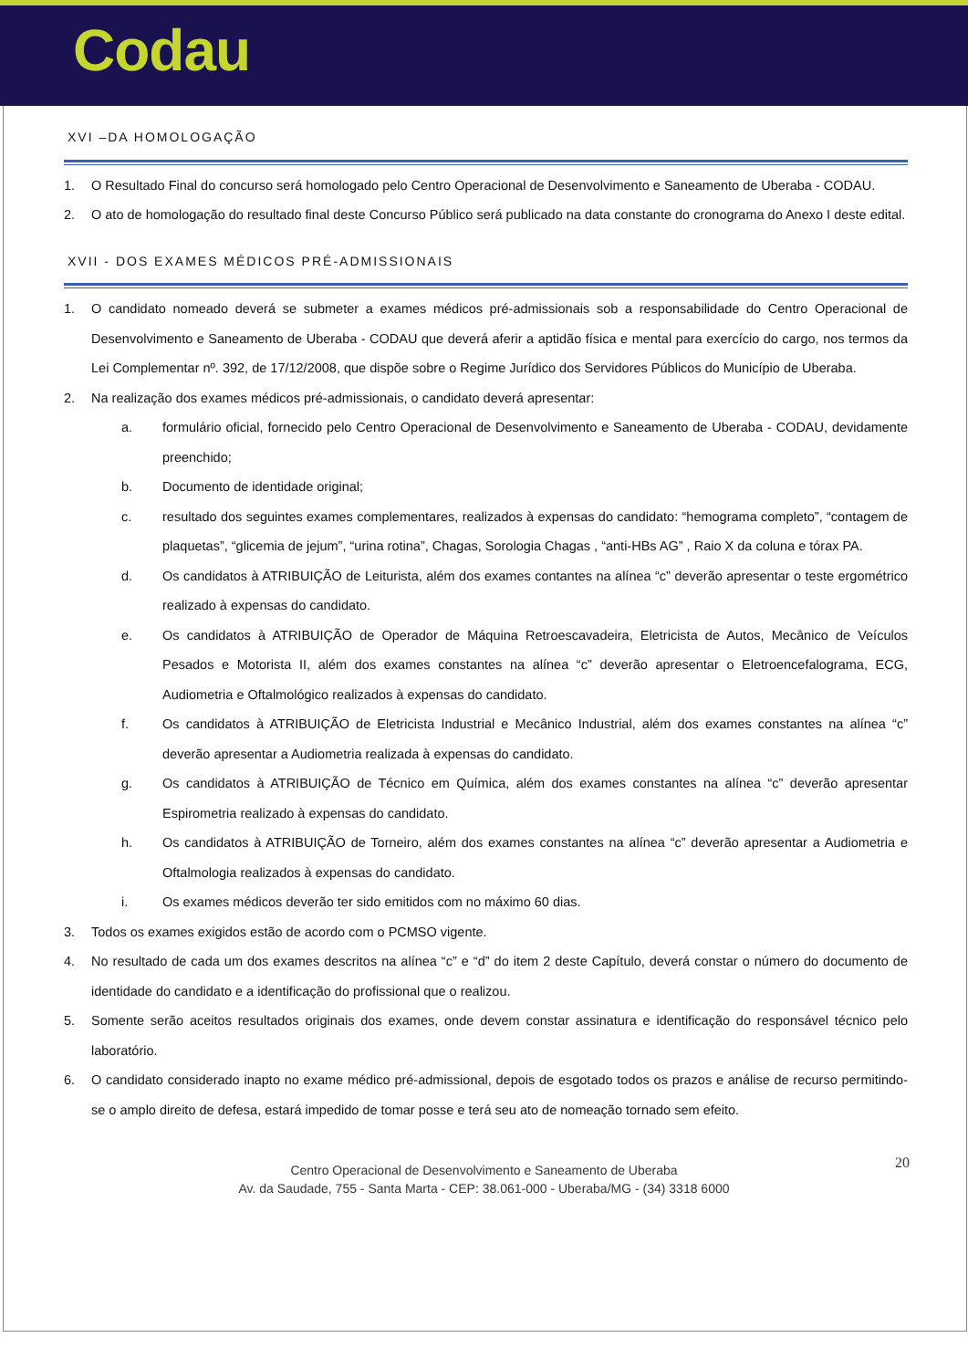Codau
XVI –DA HOMOLOGAÇÃO
1. O Resultado Final do concurso será homologado pelo Centro Operacional de Desenvolvimento e Saneamento de Uberaba - CODAU.
2. O ato de homologação do resultado final deste Concurso Público será publicado na data constante do cronograma do Anexo I deste edital.
XVII - DOS EXAMES MÉDICOS PRÉ-ADMISSIONAIS
1. O candidato nomeado deverá se submeter a exames médicos pré-admissionais sob a responsabilidade do Centro Operacional de Desenvolvimento e Saneamento de Uberaba - CODAU que deverá aferir a aptidão física e mental para exercício do cargo, nos termos da Lei Complementar nº. 392, de 17/12/2008, que dispõe sobre o Regime Jurídico dos Servidores Públicos do Município de Uberaba.
2. Na realização dos exames médicos pré-admissionais, o candidato deverá apresentar:
a. formulário oficial, fornecido pelo Centro Operacional de Desenvolvimento e Saneamento de Uberaba - CODAU, devidamente preenchido;
b. Documento de identidade original;
c. resultado dos seguintes exames complementares, realizados à expensas do candidato: “hemograma completo”, “contagem de plaquetas”, “glicemia de jejum”, “urina rotina”, Chagas, Sorologia Chagas , “anti-HBs AG” , Raio X da coluna e tórax PA.
d. Os candidatos à ATRIBUIÇÃO de Leiturista, além dos exames contantes na alínea “c” deverão apresentar o teste ergométrico realizado à expensas do candidato.
e. Os candidatos à ATRIBUIÇÃO de Operador de Máquina Retroescavadeira, Eletricista de Autos, Mecânico de Veículos Pesados e Motorista II, além dos exames constantes na alínea “c” deverão apresentar o Eletroencefalograma, ECG, Audiometria e Oftalmológico realizados à expensas do candidato.
f. Os candidatos à ATRIBUIÇÃO de Eletricista Industrial e Mecânico Industrial, além dos exames constantes na alínea “c” deverão apresentar a Audiometria realizada à expensas do candidato.
g. Os candidatos à ATRIBUIÇÃO de Técnico em Química, além dos exames constantes na alínea “c” deverão apresentar Espirometria realizado à expensas do candidato.
h. Os candidatos à ATRIBUIÇÃO de Torneiro, além dos exames constantes na alínea “c” deverão apresentar a Audiometria e Oftalmologia realizados à expensas do candidato.
i. Os exames médicos deverão ter sido emitidos com no máximo 60 dias.
3. Todos os exames exigidos estão de acordo com o PCMSO vigente.
4. No resultado de cada um dos exames descritos na alínea “c” e “d” do item 2 deste Capítulo, deverá constar o número do documento de identidade do candidato e a identificação do profissional que o realizou.
5. Somente serão aceitos resultados originais dos exames, onde devem constar assinatura e identificação do responsável técnico pelo laboratório.
6. O candidato considerado inapto no exame médico pré-admissional, depois de esgotado todos os prazos e análise de recurso permitindo-se o amplo direito de defesa, estará impedido de tomar posse e terá seu ato de nomeação tornado sem efeito.
20 Centro Operacional de Desenvolvimento e Saneamento de Uberaba
Av. da Saudade, 755 - Santa Marta - CEP: 38.061-000 - Uberaba/MG - (34) 3318 6000